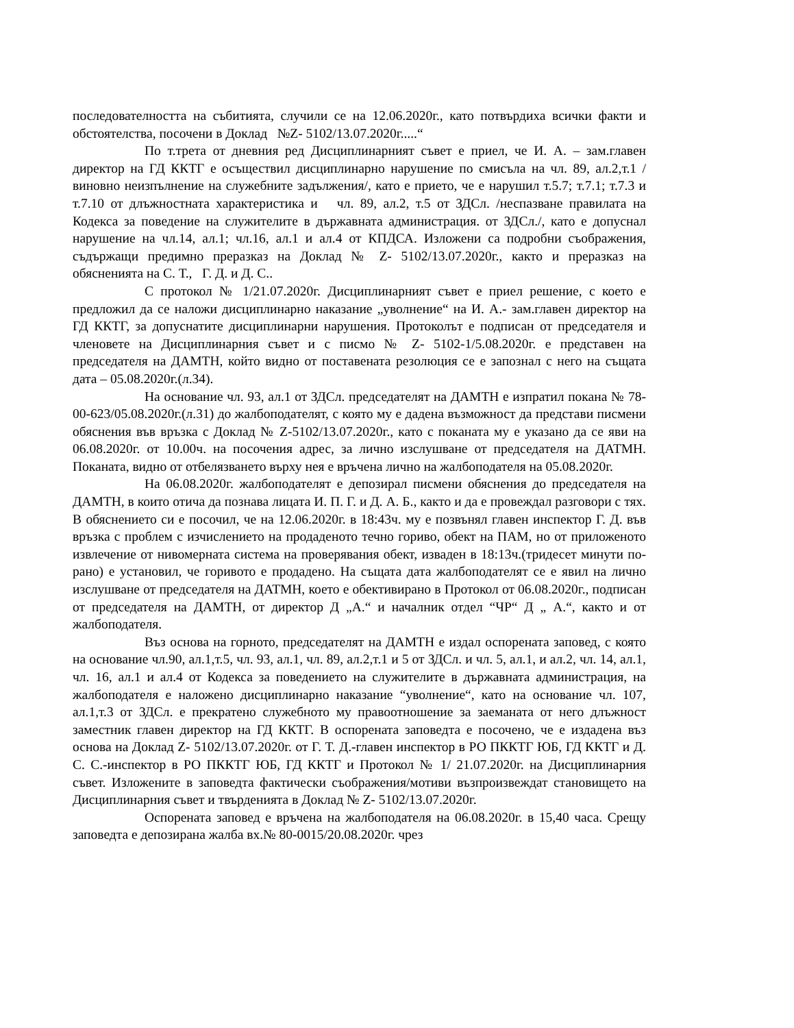последователността на събитията, случили се на 12.06.2020г., като потвърдиха всички факти и обстоятелства, посочени в Доклад №Z- 5102/13.07.2020г.....“
По т.трета от дневния ред Дисциплинарният съвет е приел, че И. А. – зам.главен директор на ГД ККТГ е осъществил дисциплинарно нарушение по смисъла на чл. 89, ал.2,т.1 /виновно неизпълнение на служебните задължения/, като е прието, че е нарушил т.5.7; т.7.1; т.7.3 и т.7.10 от длъжностната характеристика и чл. 89, ал.2, т.5 от ЗДСл. /неспазване правилата на Кодекса за поведение на служителите в държавната администрация. от ЗДСл./, като е допуснал нарушение на чл.14, ал.1; чл.16, ал.1 и ал.4 от КПДСА. Изложени са подробни съображения, съдържащи предимно преразказ на Доклад № Z- 5102/13.07.2020г., както и преразказ на обясненията на С. Т., Г. Д. и Д. С..
С протокол № 1/21.07.2020г. Дисциплинарният съвет е приел решение, с което е предложил да се наложи дисциплинарно наказание „уволнение“ на И. А.- зам.главен директор на ГД ККТГ, за допуснатите дисциплинарни нарушения. Протоколът е подписан от председателя и членовете на Дисциплинарния съвет и с писмо № Z- 5102-1/5.08.2020г. е представен на председателя на ДАМТН, който видно от поставената резолюция се е запознал с него на същата дата – 05.08.2020г.(л.34).
На основание чл. 93, ал.1 от ЗДСл. председателят на ДАМТН е изпратил покана № 78-00-623/05.08.2020г.(л.31) до жалбоподателят, с която му е дадена възможност да представи писмени обяснения във връзка с Доклад № Z-5102/13.07.2020г., като с поканата му е указано да се яви на 06.08.2020г. от 10.00ч. на посочения адрес, за лично изслушване от председателя на ДАТМН. Поканата, видно от отбелязването върху нея е връчена лично на жалбоподателя на 05.08.2020г.
На 06.08.2020г. жалбоподателят е депозирал писмени обяснения до председателя на ДАМТН, в които отича да познава лицата И. П. Г. и Д. А. Б., както и да е провеждал разговори с тях. В обяснението си е посочил, че на 12.06.2020г. в 18:43ч. му е позвънял главен инспектор Г. Д. във връзка с проблем с изчислението на продаденото течно гориво, обект на ПАМ, но от приложеното извлечение от нивомерната система на проверявания обект, изваден в 18:13ч.(тридесет минути по-рано) е установил, че горивото е продадено. На същата дата жалбоподателят се е явил на лично изслушване от председателя на ДАТМН, което е обективирано в Протокол от 06.08.2020г., подписан от председателя на ДАМТН, от директор Д „А.“ и началник отдел “ЧР“ Д „ А.“, както и от жалбоподателя.
Въз основа на горното, председателят на ДАМТН е издал оспорената заповед, с която на основание чл.90, ал.1,т.5, чл. 93, ал.1, чл. 89, ал.2,т.1 и 5 от ЗДСл. и чл. 5, ал.1, и ал.2, чл. 14, ал.1, чл. 16, ал.1 и ал.4 от Кодекса за поведението на служителите в държавната администрация, на жалбоподателя е наложено дисциплинарно наказание “уволнение“, като на основание чл. 107, ал.1,т.3 от ЗДСл. е прекратено служебното му правоотношение за заеманата от него длъжност заместник главен директор на ГД ККТГ. В оспорената заповедта е посочено, че е издадена въз основа на Доклад Z- 5102/13.07.2020г. от Г. Т. Д.-главен инспектор в РО ПККТГ ЮБ, ГД ККТГ и Д. С. С.-инспектор в РО ПККТГ ЮБ, ГД ККТГ и Протокол № 1/ 21.07.2020г. на Дисциплинарния съвет. Изложените в заповедта фактически съображения/мотиви възпроизвеждат становището на Дисциплинарния съвет и твърденията в Доклад № Z- 5102/13.07.2020г.
Оспорената заповед е връчена на жалбоподателя на 06.08.2020г. в 15,40 часа. Срещу заповедта е депозирана жалба вх.№ 80-0015/20.08.2020г. чрез